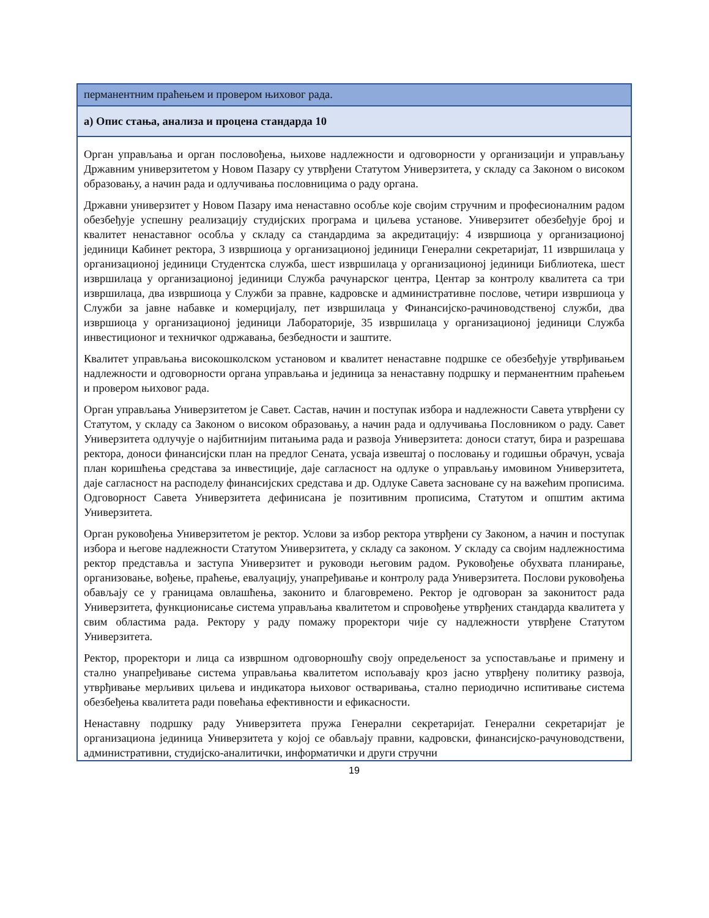| перманентним праћењем и провером њиховог рада. |
| а) Опис стања, анализа и процена стандарда 10 |
| Орган управљања и орган пословођења, њихове надлежности и одговорности у организацији и управљању Државним универзитетом у Новом Пазару су утврђени Статутом Универзитета, у складу са Законом о високом образовању, а начин рада и одлучивања пословницима о раду органа. Државни универзитет у Новом Пазару има ненаставно особље које својим стручним и професионалним радом обезбеђује успешну реализацију студијских програма и циљева установе. Универзитет обезбеђује број и квалитет ненаставног особља у складу са стандардима за акредитацију: 4 извршиоца у организационој јединици Кабинет ректора, 3 извршиоца у организационој јединици Генерални секретаријат, 11 извршилаца у организационој јединици Студентска служба, шест извршилаца у организационој јединици Библиотека, шест извршилаца у организационој јединици Служба рачунарског центра, Центар за контролу квалитета са три извршилаца, два извршиоца у Служби за правне, кадровске и административне послове, четири извршиоца у Служби за јавне набавке и комерцијалу, пет извршилаца у Финансијско-рачиноводственој служби, два извршиоца у организационој јединици Лабораторије, 35 извршилаца у организационој јединици Служба инвестиционог и техничког одржавања, безбедности и заштите. Квалитет управљања високошколском установом и квалитет ненаставне подршке се обезбеђује утврђивањем надлежности и одговорности органа управљања и јединица за ненаставну подршку и перманентним праћењем и провером њиховог рада. Орган управљања Универзитетом је Савет. Састав, начин и поступак избора и надлежности Савета утврђени су Статутом, у складу са Законом о високом образовању, а начин рада и одлучивања Пословником о раду. Савет Универзитета одлучује о најбитнијим питањима рада и развоја Универзитета: доноси статут, бира и разрешава ректора, доноси финансијски план на предлог Сената, усваја извештај о пословању и годишњи обрачун, усваја план коришћења средстава за инвестиције, даје сагласност на одлуке о управљању имовином Универзитета, даје сагласност на расподелу финансијских средстава и др. Одлуке Савета засноване су на важећим прописима. Одговорност Савета Универзитета дефинисана је позитивним прописима, Статутом и општим актима Универзитета. Орган руковођења Универзитетом је ректор. Услови за избор ректора утврђени су Законом, а начин и поступак избора и његове надлежности Статутом Универзитета, у складу са законом. У складу са својим надлежностима ректор представља и заступа Универзитет и руководи његовим радом. Руковођење обухвата планирање, организовање, вођење, праћење, евалуацију, унапређивање и контролу рада Универзитета. Послови руковођења обављају се у границама овлашћења, законито и благовремено. Ректор је одговоран за законитост рада Универзитета, функционисање система управљања квалитетом и спровођење утврђених стандарда квалитета у свим областима рада. Ректору у раду помажу проректори чије су надлежности утврђене Статутом Универзитета. Ректор, проректори и лица са извршном одговорношћу своју опредељеност за успостављање и примену и стално унапређивање система управљања квалитетом испољавају кроз јасно утврђену политику развоја, утврђивање мерљивих циљева и индикатора њиховог остваривања, стално периодично испитивање система обезбеђења квалитета ради повећања ефективности и ефикасности. Ненаставну подршку раду Универзитета пружа Генерални секретаријат. Генерални секретаријат је организациона јединица Универзитета у којој се обављају правни, кадровски, финансијско-рачуноводствени, административни, студијско-аналитички, информатички и други стручни |
19